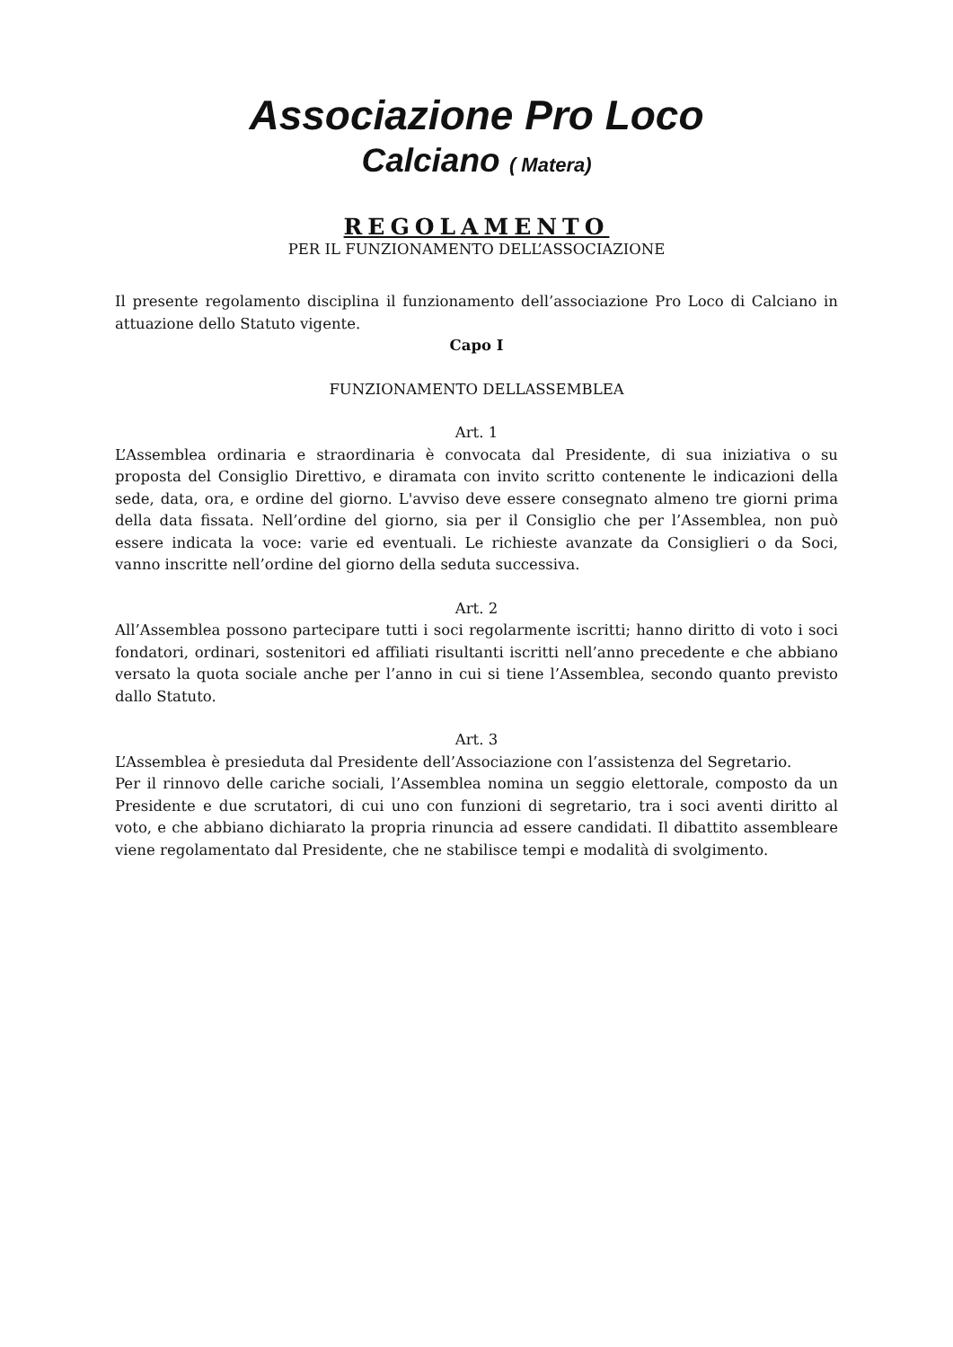Associazione Pro Loco
Calciano ( Matera)
REGOLAMENTO
PER IL FUNZIONAMENTO DELL’ASSOCIAZIONE
Il presente regolamento disciplina il funzionamento dell’associazione Pro Loco di Calciano in attuazione dello Statuto vigente.
Capo I
FUNZIONAMENTO DELLASSEMBLEA
Art. 1
L’Assemblea ordinaria e straordinaria è convocata dal Presidente, di sua iniziativa o su proposta del Consiglio Direttivo, e diramata con invito scritto contenente le indicazioni della sede, data, ora, e ordine del giorno. L'avviso deve essere consegnato almeno tre giorni prima della data fissata. Nell’ordine del giorno, sia per il Consiglio che per l’Assemblea, non può essere indicata la voce: varie ed eventuali. Le richieste avanzate da Consiglieri o da Soci, vanno inscritte nell’ordine del giorno della seduta successiva.
Art. 2
All’Assemblea possono partecipare tutti i soci regolarmente iscritti; hanno diritto di voto i soci fondatori, ordinari, sostenitori ed affiliati risultanti iscritti nell’anno precedente e che abbiano versato la quota sociale anche per l’anno in cui si tiene l’Assemblea, secondo quanto previsto dallo Statuto.
Art. 3
L’Assemblea è presieduta dal Presidente dell’Associazione con l’assistenza del Segretario.
Per il rinnovo delle cariche sociali, l’Assemblea nomina un seggio elettorale, composto da un Presidente e due scrutatori, di cui uno con funzioni di segretario, tra i soci aventi diritto al voto, e che abbiano dichiarato la propria rinuncia ad essere candidati. Il dibattito assembleare viene regolamentato dal Presidente, che ne stabilisce tempi e modalità di svolgimento.